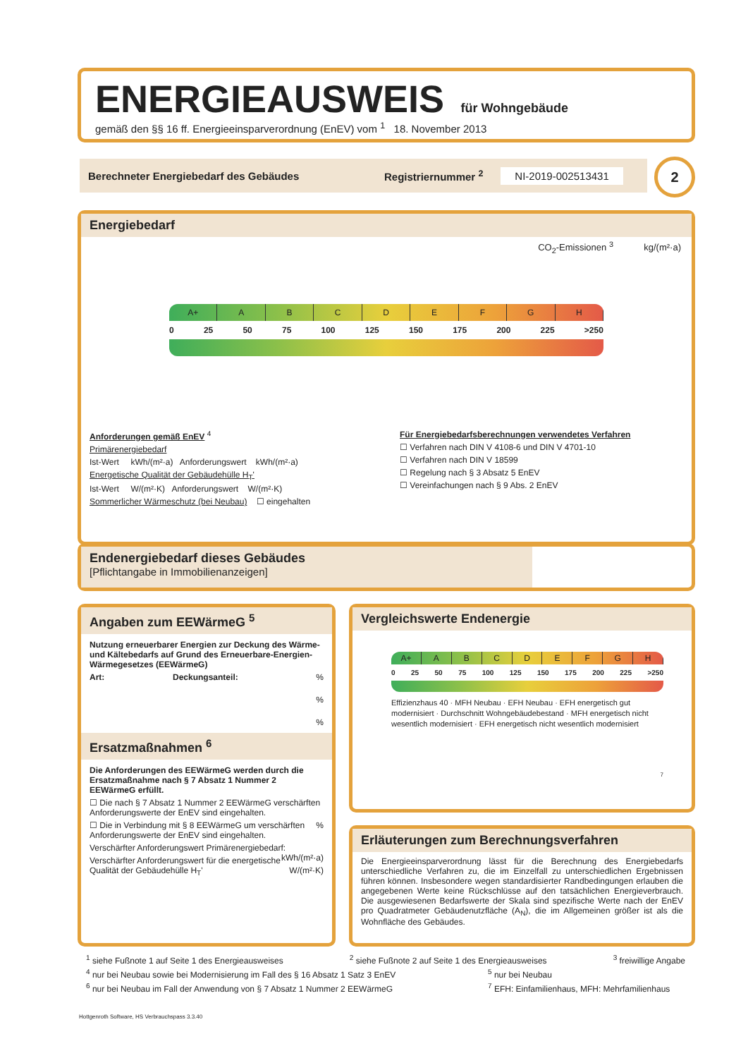ENERGIEAUSWEIS für Wohngebäude
gemäß den §§ 16 ff. Energieeinsparverordnung (EnEV) vom <sup>1</sup> 18. November 2013
Berechneter Energiebedarf des Gebäudes Registriernummer <sup>2</sup> NI-2019-002513431 2
Energiebedarf
CO<sub>2</sub>-Emissionen <sup>3</sup> kg/(m²·a)
A+ ABCDEFGH
0 25 50 75 100 125 150 175 200 225 >250
Anforderungen gemäß EnEV <sup>4</sup>
Primärenergiebedarf
Ist-Wert kWh/(m²·a) Anforderungswert kWh/(m²·a)
Energetische Qualität der Gebäudehülle H<sub>T</sub>'
Ist-Wert W/(m²·K) Anforderungswert W/(m²·K)
Sommerlicher Wärmeschutz (bei Neubau) ☐ eingehalten
Für Energiebedarfsberechnungen verwendetes Verfahren
☐ Verfahren nach DIN V 4108-6 und DIN V 4701-10
☐ Verfahren nach DIN V 18599
☐ Regelung nach § 3 Absatz 5 EnEV
☐ Vereinfachungen nach § 9 Abs. 2 EnEV
Endenergiebedarf dieses Gebäudes
[Pflichtangabe in Immobilienanzeigen]
Angaben zum EEWärmeG <sup>5</sup>
Nutzung erneuerbarer Energien zur Deckung des Wärme-und Kältebedarfs auf Grund des Erneuerbare-Energien-Wärmegesetzes (EEWärmeG)
Art: Deckungsanteil: %
%
%
Ersatzmaßnahmen <sup>6</sup>
Die Anforderungen des EEWärmeG werden durch die Ersatzmaßnahme nach § 7 Absatz 1 Nummer 2 EEWärmeG erfüllt.
☐ Die nach § 7 Absatz 1 Nummer 2 EEWärmeG verschärften Anforderungswerte der EnEV sind eingehalten.
☐ Die in Verbindung mit § 8 EEWärmeG um % verschärften Anforderungswerte der EnEV sind eingehalten.
Verschärfter Anforderungswert Primärenergiebedarf: kWh/(m²·a)
Verschärfter Anforderungswert für die energetische Qualität der Gebäudehülle H<sub>T</sub>' W/(m²·K)
Vergleichswerte Endenergie
A+ ABCDEFGH
0 25 50 75 100 125 150 175 200 225 >250
Effizienzhaus 40 · MFH Neubau · EFH Neubau · EFH energetisch gut modernisiert · Durchschnitt Wohngebäudebestand · MFH energetisch nicht wesentlich modernisiert · EFH energetisch nicht wesentlich modernisiert
7
Erläuterungen zum Berechnungsverfahren
Die Energieeinsparverordnung lässt für die Berechnung des Energiebedarfs unterschiedliche Verfahren zu, die im Einzelfall zu unterschiedlichen Ergebnissen führen können. Insbesondere wegen standardisierter Randbedingungen erlauben die angegebenen Werte keine Rückschlüsse auf den tatsächlichen Energieverbrauch. Die ausgewiesenen Bedarfswerte der Skala sind spezifische Werte nach der EnEV pro Quadratmeter Gebäudenutzfläche (A<sub>N</sub>), die im Allgemeinen größer ist als die Wohnfläche des Gebäudes.
<sup>1</sup> siehe Fußnote 1 auf Seite 1 des Energieausweises <sup>2</sup> siehe Fußnote 2 auf Seite 1 des Energieausweises <sup>3</sup> freiwillige Angabe
<sup>4</sup> nur bei Neubau sowie bei Modernisierung im Fall des § 16 Absatz 1 Satz 3 EnEV <sup>5</sup> nur bei Neubau
<sup>6</sup> nur bei Neubau im Fall der Anwendung von § 7 Absatz 1 Nummer 2 EEWärmeG <sup>7</sup> EFH: Einfamilienhaus, MFH: Mehrfamilienhaus
Hottgenroth Software, HS Verbrauchspass 3.3.40